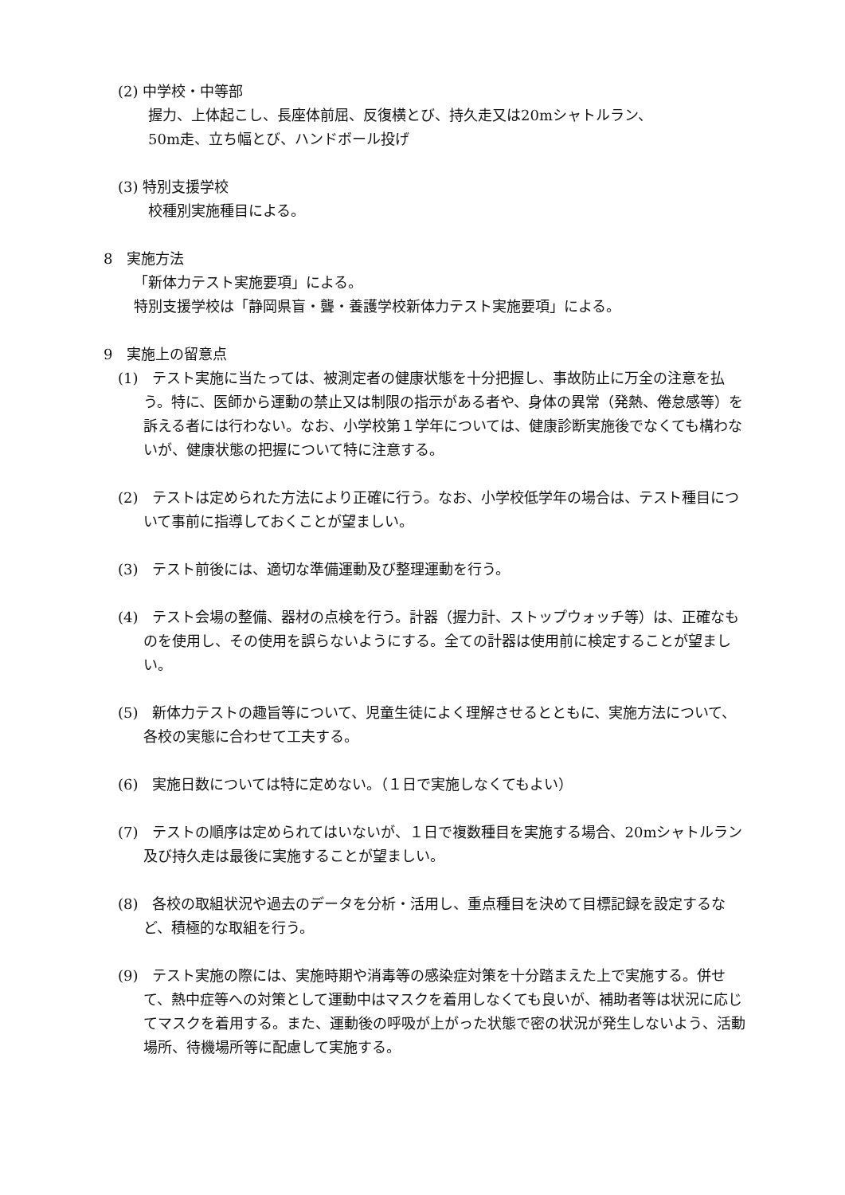(2) 中学校・中等部
握力、上体起こし、長座体前屈、反復横とび、持久走又は20mシャトルラン、
50m走、立ち幅とび、ハンドボール投げ
(3) 特別支援学校
校種別実施種目による。
8　実施方法
「新体力テスト実施要項」による。
特別支援学校は「静岡県盲・聾・養護学校新体力テスト実施要項」による。
9　実施上の留意点
(1)　テスト実施に当たっては、被測定者の健康状態を十分把握し、事故防止に万全の注意を払う。特に、医師から運動の禁止又は制限の指示がある者や、身体の異常（発熱、倦怠感等）を訴える者には行わない。なお、小学校第１学年については、健康診断実施後でなくても構わないが、健康状態の把握について特に注意する。
(2)　テストは定められた方法により正確に行う。なお、小学校低学年の場合は、テスト種目について事前に指導しておくことが望ましい。
(3)　テスト前後には、適切な準備運動及び整理運動を行う。
(4)　テスト会場の整備、器材の点検を行う。計器（握力計、ストップウォッチ等）は、正確なものを使用し、その使用を誤らないようにする。全ての計器は使用前に検定することが望ましい。
(5)　新体力テストの趣旨等について、児童生徒によく理解させるとともに、実施方法について、各校の実態に合わせて工夫する。
(6)　実施日数については特に定めない。（１日で実施しなくてもよい）
(7)　テストの順序は定められてはいないが、１日で複数種目を実施する場合、20mシャトルラン及び持久走は最後に実施することが望ましい。
(8)　各校の取組状況や過去のデータを分析・活用し、重点種目を決めて目標記録を設定するなど、積極的な取組を行う。
(9)　テスト実施の際には、実施時期や消毒等の感染症対策を十分踏まえた上で実施する。併せて、熱中症等への対策として運動中はマスクを着用しなくても良いが、補助者等は状況に応じてマスクを着用する。また、運動後の呼吸が上がった状態で密の状況が発生しないよう、活動場所、待機場所等に配慮して実施する。